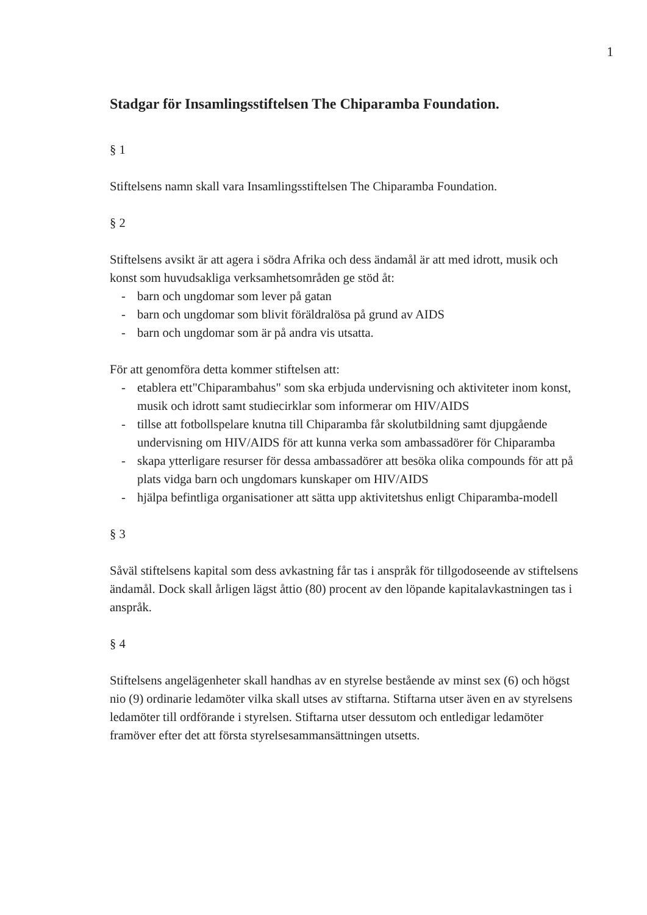1
Stadgar för Insamlingsstiftelsen The Chiparamba Foundation.
§ 1
Stiftelsens namn skall vara Insamlingsstiftelsen The Chiparamba Foundation.
§ 2
Stiftelsens avsikt är att agera i södra Afrika och dess ändamål är att med idrott, musik och konst som huvudsakliga verksamhetsområden ge stöd åt:
- barn och ungdomar som lever på gatan
- barn och ungdomar som blivit föräldralösa på grund av AIDS
- barn och ungdomar som är på andra vis utsatta.
För att genomföra detta kommer stiftelsen att:
- etablera ett"Chiparambahus" som ska erbjuda undervisning och aktiviteter inom konst, musik och idrott samt studiecirklar som informerar om HIV/AIDS
- tillse att fotbollspelare knutna till Chiparamba får skolutbildning samt djupgående undervisning om HIV/AIDS för att kunna verka som ambassadörer för Chiparamba
- skapa ytterligare resurser för dessa ambassadörer att besöka olika compounds för att på plats vidga barn och ungdomars kunskaper om HIV/AIDS
- hjälpa befintliga organisationer att sätta upp aktivitetshus enligt Chiparamba-modell
§ 3
Såväl stiftelsens kapital som dess avkastning får tas i anspråk för tillgodoseende av stiftelsens ändamål. Dock skall årligen lägst åttio (80) procent av den löpande kapitalavkastningen tas i anspråk.
§ 4
Stiftelsens angelägenheter skall handhas av en styrelse bestående av minst sex (6) och högst nio (9) ordinarie ledamöter vilka skall utses av stiftarna. Stiftarna utser även en av styrelsens ledamöter till ordförande i styrelsen. Stiftarna utser dessutom och entledigar ledamöter framöver efter det att första styrelsesammansättningen utsetts.